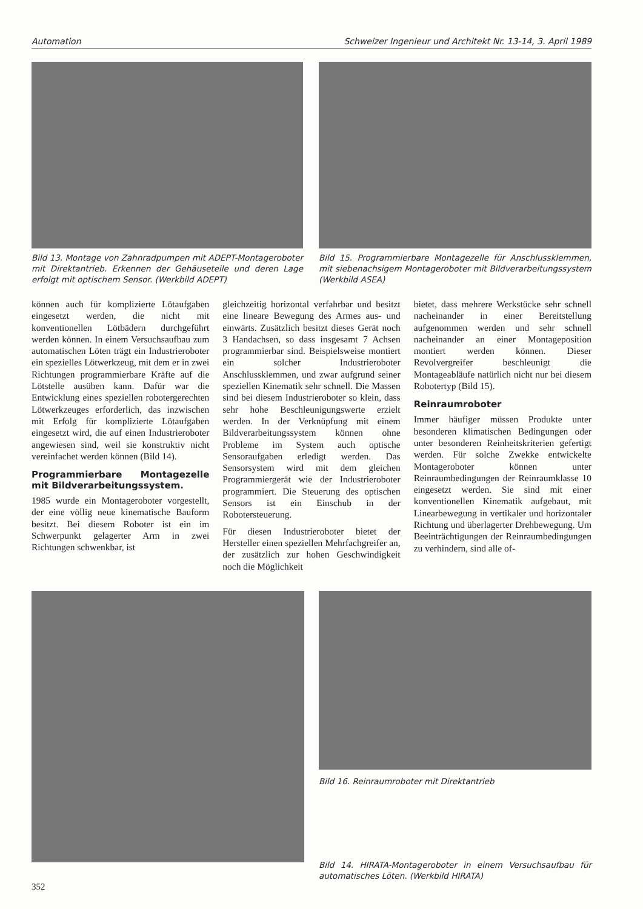Automation Schweizer Ingenieur und Architekt Nr. 13-14, 3. April 1989
Bild 13. Montage von Zahnradpumpen mit ADEPT-Montageroboter mit Direktantrieb. Erkennen der Gehäuseteile und deren Lage erfolgt mit optischem Sensor. (Werkbild ADEPT)
Bild 15. Programmierbare Montagezelle für Anschlussklemmen, mit siebenachsigem Montageroboter mit Bildverarbeitungssystem (Werkbild ASEA)
können auch für komplizierte Lötaufgaben eingesetzt werden, die nicht mit konventionellen Lötbädern durchgeführt werden können. In einem Versuchsaufbau zum automatischen Löten trägt ein Industrieroboter ein spezielles Lötwerkzeug, mit dem er in zwei Richtungen programmierbare Kräfte auf die Lötstelle ausüben kann. Dafür war die Entwicklung eines speziellen robotergerechten Lötwerkzeuges erforderlich, das inzwischen mit Erfolg für komplizierte Lötaufgaben eingesetzt wird, die auf einen Industrieroboter angewiesen sind, weil sie konstruktiv nicht vereinfachet werden können (Bild 14).
Programmierbare Montagezelle mit Bildverarbeitungssystem.
1985 wurde ein Montageroboter vorgestellt, der eine völlig neue kinematische Bauform besitzt. Bei diesem Roboter ist ein im Schwerpunkt gelagerter Arm in zwei Richtungen schwenkbar, ist
gleichzeitig horizontal verfahrbar und besitzt eine lineare Bewegung des Armes aus- und einwärts. Zusätzlich besitzt dieses Gerät noch 3 Handachsen, so dass insgesamt 7 Achsen programmierbar sind. Beispielsweise montiert ein solcher Industrieroboter Anschlussklemmen, und zwar aufgrund seiner speziellen Kinematik sehr schnell. Die Massen sind bei diesem Industrieroboter so klein, dass sehr hohe Beschleunigungswerte erzielt werden. In der Verknüpfung mit einem Bildverarbeitungssystem können ohne Probleme im System auch optische Sensoraufgaben erledigt werden. Das Sensorsystem wird mit dem gleichen Programmiergerät wie der Industrieroboter programmiert. Die Steuerung des optischen Sensors ist ein Einschub in der Robotersteuerung.
Für diesen Industrieroboter bietet der Hersteller einen speziellen Mehrfachgreifer an, der zusätzlich zur hohen Geschwindigkeit noch die Möglichkeit
bietet, dass mehrere Werkstücke sehr schnell nacheinander in einer Bereitstellung aufgenommen werden und sehr schnell nacheinander an einer Montageposition montiert werden können. Dieser Revolvergreifer beschleunigt die Montageabläufe natürlich nicht nur bei diesem Robotertyp (Bild 15).
Reinraumroboter
Immer häufiger müssen Produkte unter besonderen klimatischen Bedingungen oder unter besonderen Reinheitskriterien gefertigt werden. Für solche Zwekke entwickelte Montageroboter können unter Reinraumbedingungen der Reinraumklasse 10 eingesetzt werden. Sie sind mit einer konventionellen Kinematik aufgebaut, mit Linearbewegung in vertikaler und horizontaler Richtung und überlagerter Drehbewegung. Um Beeinträchtigungen der Reinraumbedingungen zu verhindern, sind alle of-
Bild 16. Reinraumroboter mit Direktantrieb
Bild 14. HIRATA-Montageroboter in einem Versuchsaufbau für automatisches Löten. (Werkbild HIRATA)
352